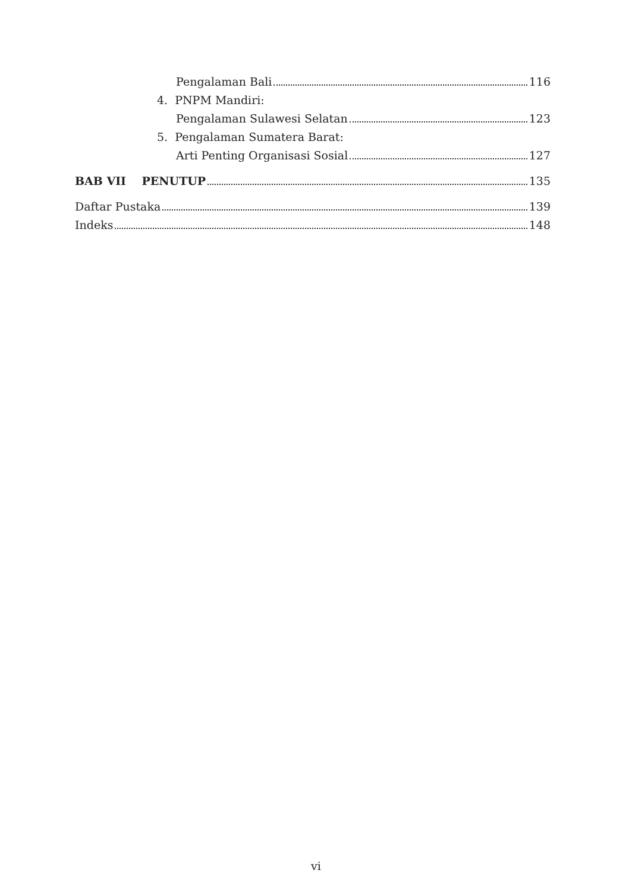Pengalaman Bali 116
4. PNPM Mandiri:
Pengalaman Sulawesi Selatan 123
5. Pengalaman Sumatera Barat:
Arti Penting Organisasi Sosial 127
BAB VII PENUTUP 135
Daftar Pustaka 139
Indeks 148
vi